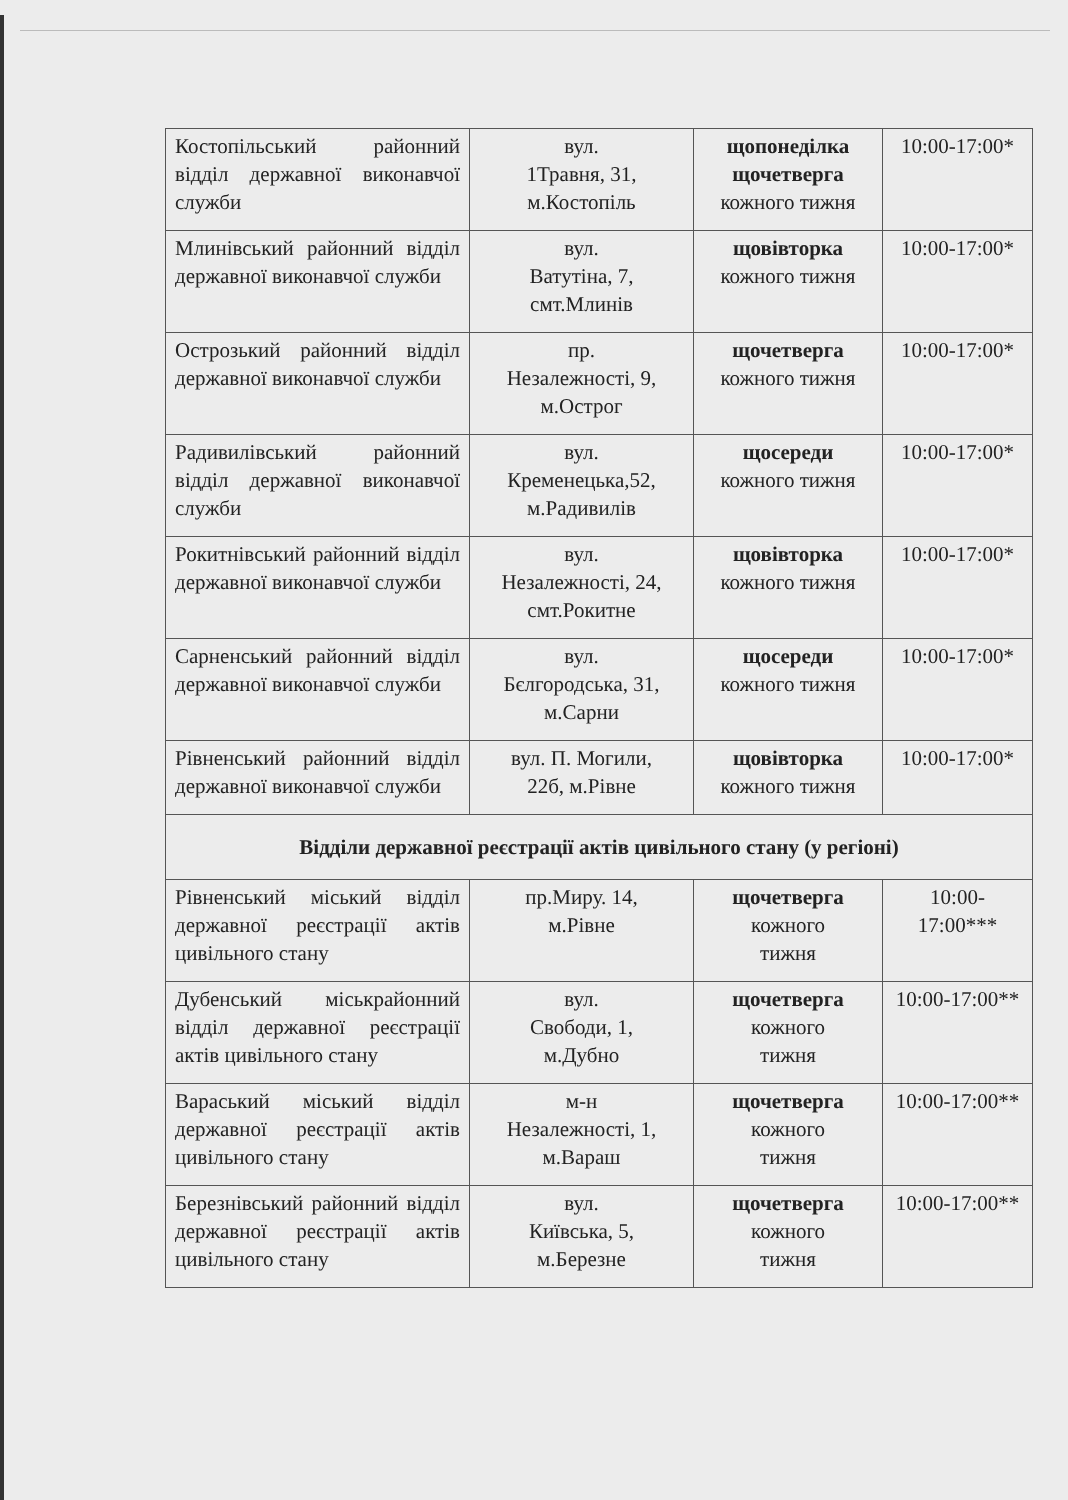| Костопільський районний відділ державної виконавчої служби | вул. 1Травня, 31, м.Костопіль | щопонеділка щочетверга кожного тижня | 10:00-17:00* |
| Млинівський районний відділ державної виконавчої служби | вул. Ватутіна, 7, смт.Млинів | щовівторка кожного тижня | 10:00-17:00* |
| Острозький районний відділ державної виконавчої служби | пр. Незалежності, 9, м.Острог | щочетверга кожного тижня | 10:00-17:00* |
| Радивилівський районний відділ державної виконавчої служби | вул. Кременецька,52, м.Радивилів | щосереди кожного тижня | 10:00-17:00* |
| Рокитнівський районний відділ державної виконавчої служби | вул. Незалежності, 24, смт.Рокитне | щовівторка кожного тижня | 10:00-17:00* |
| Сарненський районний відділ державної виконавчої служби | вул. Бєлгородська, 31, м.Сарни | щосереди кожного тижня | 10:00-17:00* |
| Рівненський районний відділ державної виконавчої служби | вул. П. Могили, 22б, м.Рівне | щовівторка кожного тижня | 10:00-17:00* |
| Відділи державної реєстрації актів цивільного стану (у регіоні) | | | |
| Рівненський міський відділ державної реєстрації актів цивільного стану | пр.Миру. 14, м.Рівне | щочетверга кожного тижня | 10:00-17:00*** |
| Дубенський міськрайонний відділ державної реєстрації актів цивільного стану | вул. Свободи, 1, м.Дубно | щочетверга кожного тижня | 10:00-17:00** |
| Вараський міський відділ державної реєстрації актів цивільного стану | м-н Незалежності, 1, м.Вараш | щочетверга кожного тижня | 10:00-17:00** |
| Березнівський районний відділ державної реєстрації актів цивільного стану | вул. Київська, 5, м.Березне | щочетверга кожного тижня | 10:00-17:00** |